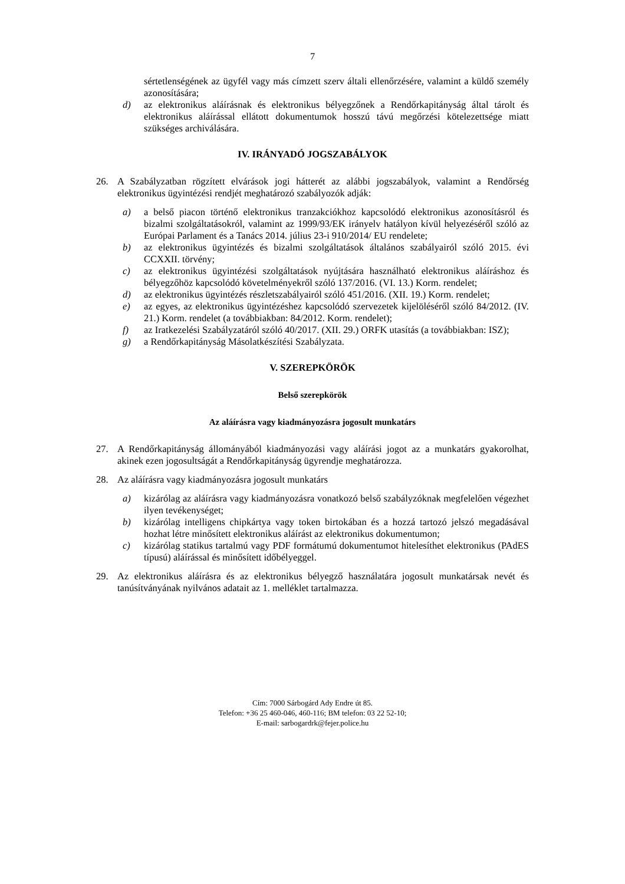7
sértetlenségének az ügyfél vagy más címzett szerv általi ellenőrzésére, valamint a küldő személy azonosítására;
d) az elektronikus aláírásnak és elektronikus bélyegzőnek a Rendőrkapitányság által tárolt és elektronikus aláírással ellátott dokumentumok hosszú távú megőrzési kötelezettsége miatt szükséges archiválására.
IV. IRÁNYADÓ JOGSZABÁLYOK
26. A Szabályzatban rögzített elvárások jogi hátterét az alábbi jogszabályok, valamint a Rendőrség elektronikus ügyintézési rendjét meghatározó szabályozók adják:
a) a belső piacon történő elektronikus tranzakciókhoz kapcsolódó elektronikus azonosításról és bizalmi szolgáltatásokról, valamint az 1999/93/EK irányelv hatályon kívül helyezéséről szóló az Európai Parlament és a Tanács 2014. július 23-i 910/2014/ EU rendelete;
b) az elektronikus ügyintézés és bizalmi szolgáltatások általános szabályairól szóló 2015. évi CCXXII. törvény;
c) az elektronikus ügyintézési szolgáltatások nyújtására használható elektronikus aláíráshoz és bélyegzőhöz kapcsolódó követelményekről szóló 137/2016. (VI. 13.) Korm. rendelet;
d) az elektronikus ügyintézés részletszabályairól szóló 451/2016. (XII. 19.) Korm. rendelet;
e) az egyes, az elektronikus ügyintézéshez kapcsolódó szervezetek kijelöléséről szóló 84/2012. (IV. 21.) Korm. rendelet (a továbbiakban: 84/2012. Korm. rendelet);
f) az Iratkezelési Szabályzatáról szóló 40/2017. (XII. 29.) ORFK utasítás (a továbbiakban: ISZ);
g) a Rendőrkapitányság Másolatkészítési Szabályzata.
V. SZEREPKÖRÖK
Belső szerepkörök
Az aláírásra vagy kiadmányozásra jogosult munkatárs
27. A Rendőrkapitányság állományából kiadmányozási vagy aláírási jogot az a munkatárs gyakorolhat, akinek ezen jogosultságát a Rendőrkapitányság ügyrendje meghatározza.
28. Az aláírásra vagy kiadmányozásra jogosult munkatárs
a) kizárólag az aláírásra vagy kiadmányozásra vonatkozó belső szabályzóknak megfelelően végezhet ilyen tevékenységet;
b) kizárólag intelligens chipkártya vagy token birtokában és a hozzá tartozó jelszó megadásával hozhat létre minősített elektronikus aláírást az elektronikus dokumentumon;
c) kizárólag statikus tartalmú vagy PDF formátumú dokumentumot hitelesíthet elektronikus (PAdES típusú) aláírással és minősített időbélyeggel.
29. Az elektronikus aláírásra és az elektronikus bélyegző használatára jogosult munkatársak nevét és tanúsítványának nyilvános adatait az 1. melléklet tartalmazza.
Cím: 7000 Sárbogárd Ady Endre út 85.
Telefon: +36 25 460-046, 460-116; BM telefon: 03 22 52-10;
E-mail: sarbogardrk@fejer.police.hu